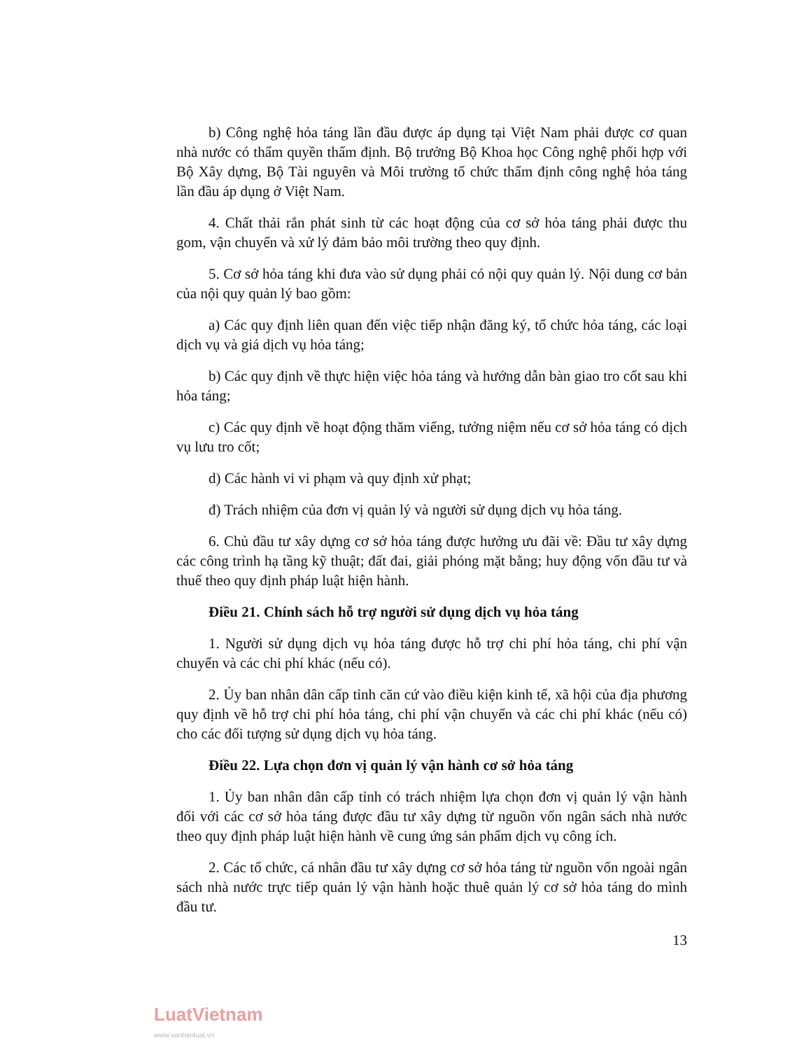b) Công nghệ hỏa táng lần đầu được áp dụng tại Việt Nam phải được cơ quan nhà nước có thẩm quyền thẩm định. Bộ trưởng Bộ Khoa học Công nghệ phối hợp với Bộ Xây dựng, Bộ Tài nguyên và Môi trường tổ chức thẩm định công nghệ hỏa táng lần đầu áp dụng ở Việt Nam.
4. Chất thải rắn phát sinh từ các hoạt động của cơ sở hỏa táng phải được thu gom, vận chuyển và xử lý đảm bảo môi trường theo quy định.
5. Cơ sở hỏa táng khi đưa vào sử dụng phải có nội quy quản lý. Nội dung cơ bản của nội quy quản lý bao gồm:
a) Các quy định liên quan đến việc tiếp nhận đăng ký, tổ chức hỏa táng, các loại dịch vụ và giá dịch vụ hỏa táng;
b) Các quy định về thực hiện việc hỏa táng và hướng dẫn bàn giao tro cốt sau khi hỏa táng;
c) Các quy định về hoạt động thăm viếng, tưởng niệm nếu cơ sở hỏa táng có dịch vụ lưu tro cốt;
d) Các hành vi vi phạm và quy định xử phạt;
đ) Trách nhiệm của đơn vị quản lý và người sử dụng dịch vụ hỏa táng.
6. Chủ đầu tư xây dựng cơ sở hỏa táng được hưởng ưu đãi về: Đầu tư xây dựng các công trình hạ tầng kỹ thuật; đất đai, giải phóng mặt bằng; huy động vốn đầu tư và thuế theo quy định pháp luật hiện hành.
Điều 21. Chính sách hỗ trợ người sử dụng dịch vụ hỏa táng
1. Người sử dụng dịch vụ hỏa táng được hỗ trợ chi phí hỏa táng, chi phí vận chuyển và các chi phí khác (nếu có).
2. Ủy ban nhân dân cấp tỉnh căn cứ vào điều kiện kinh tế, xã hội của địa phương quy định về hỗ trợ chi phí hỏa táng, chi phí vận chuyển và các chi phí khác (nếu có) cho các đối tượng sử dụng dịch vụ hỏa táng.
Điều 22. Lựa chọn đơn vị quản lý vận hành cơ sở hỏa táng
1. Ủy ban nhân dân cấp tỉnh có trách nhiệm lựa chọn đơn vị quản lý vận hành đối với các cơ sở hỏa táng được đầu tư xây dựng từ nguồn vốn ngân sách nhà nước theo quy định pháp luật hiện hành về cung ứng sản phẩm dịch vụ công ích.
2. Các tổ chức, cá nhân đầu tư xây dựng cơ sở hỏa táng từ nguồn vốn ngoài ngân sách nhà nước trực tiếp quản lý vận hành hoặc thuê quản lý cơ sở hỏa táng do mình đầu tư.
13
LuatVietnam
www.vanbanluat.vn